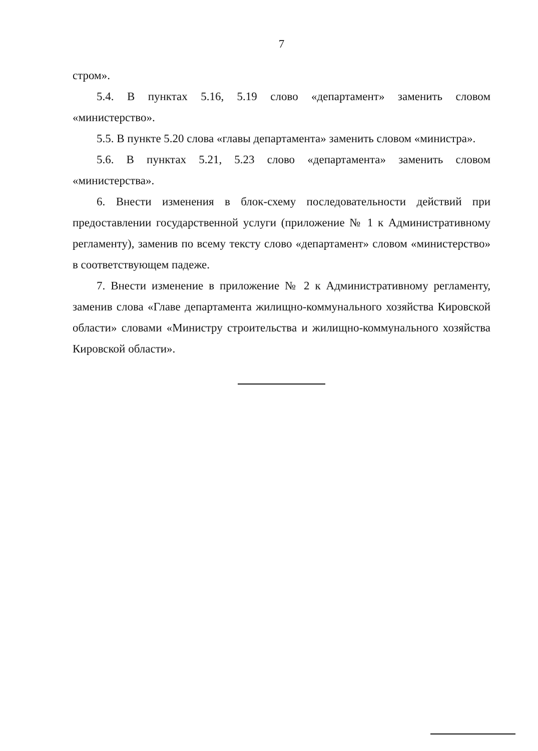7
стром».
5.4. В пунктах 5.16, 5.19 слово «департамент» заменить словом «министерство».
5.5. В пункте 5.20 слова «главы департамента» заменить словом «министра».
5.6. В пунктах 5.21, 5.23 слово «департамента» заменить словом «министерства».
6. Внести изменения в блок-схему последовательности действий при предоставлении государственной услуги (приложение № 1 к Административному регламенту), заменив по всему тексту слово «департамент» словом «министерство» в соответствующем падеже.
7. Внести изменение в приложение № 2 к Административному регламенту, заменив слова «Главе департамента жилищно-коммунального хозяйства Кировской области» словами «Министру строительства и жилищно-коммунального хозяйства Кировской области».